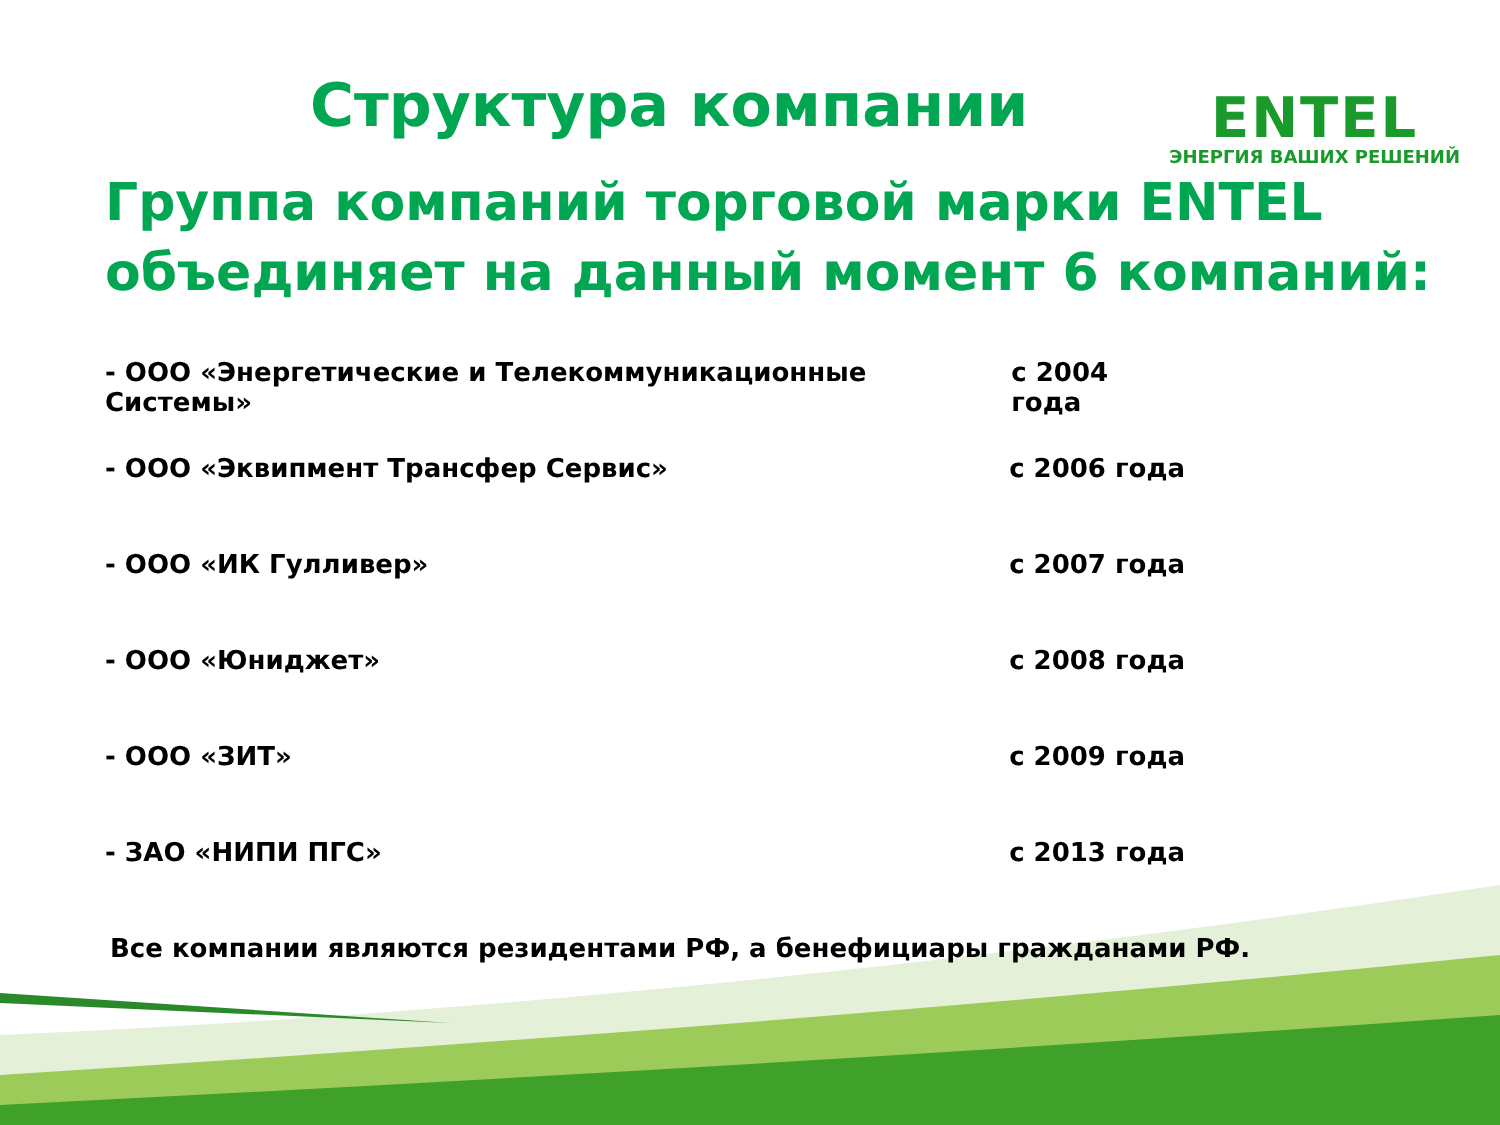Структура компании
ENTEL
ЭНЕРГИЯ ВАШИХ РЕШЕНИЙ
Группа компаний торговой марки ENTEL объединяет на данный момент 6 компаний:
- ООО «Энергетические и Телекоммуникационные Системы» с 2004 года
- ООО «Эквипмент Трансфер Сервис» с 2006 года
- ООО «ИК Гулливер» с 2007 года
- ООО «Юниджет» с 2008 года
- ООО «ЗИТ» с 2009 года
- ЗАО «НИПИ ПГС» с 2013 года
Все компании являются резидентами РФ, а бенефициары гражданами РФ.